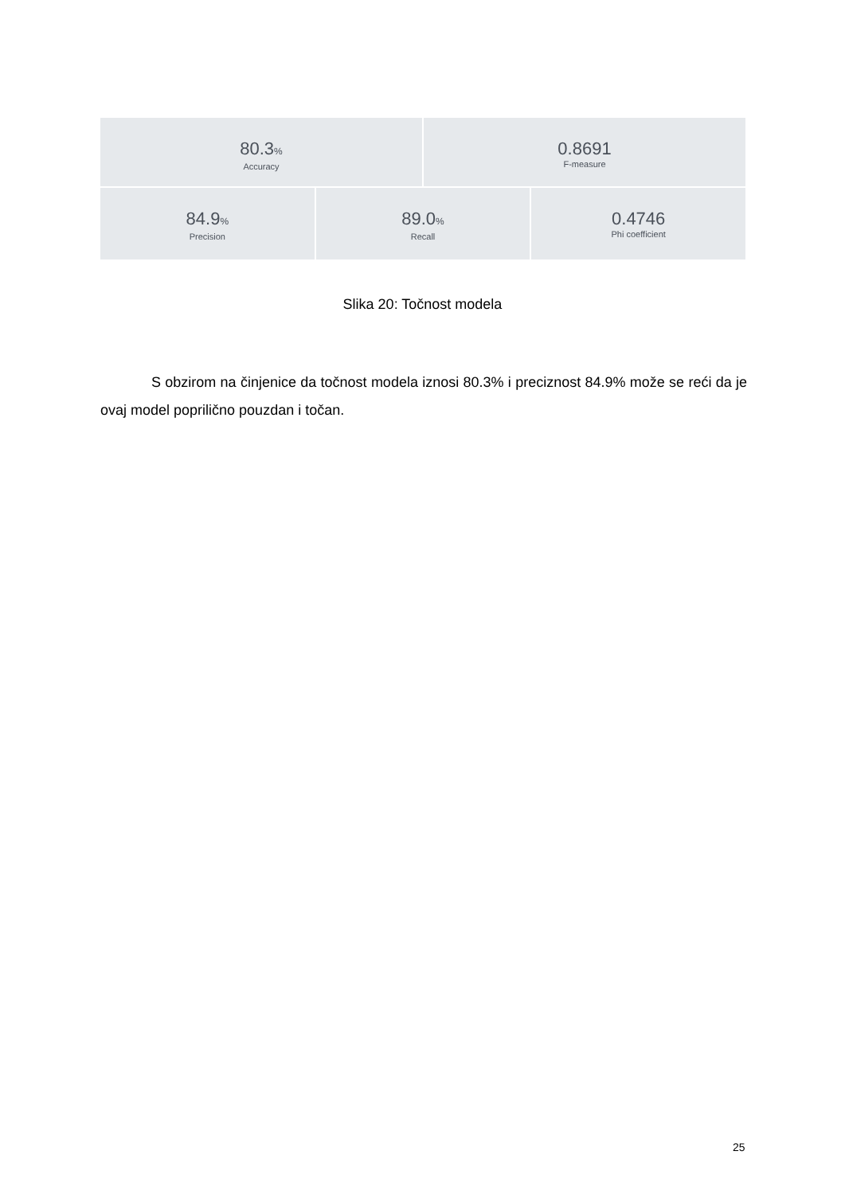80.3%
Accuracy
0.8691
F-measure
84.9%
Precision
89.0%
Recall
0.4746
Phi coefficient
Slika 20: Točnost modela
S obzirom na činjenice da točnost modela iznosi 80.3% i preciznost 84.9% može se reći da je ovaj model poprilično pouzdan i točan.
25